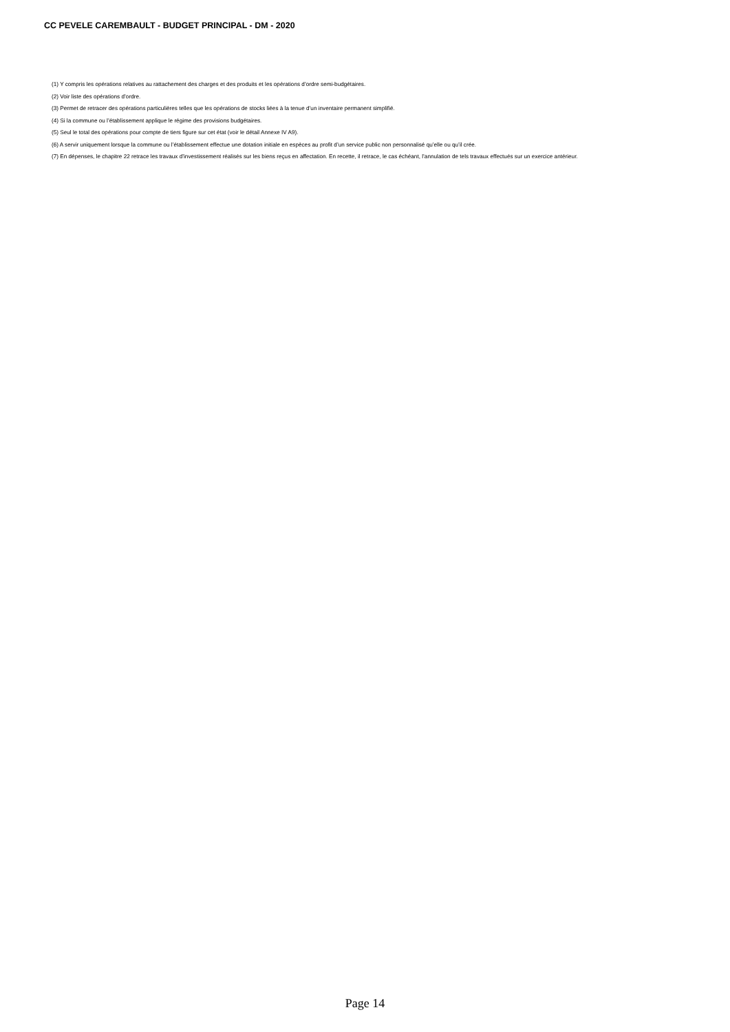CC PEVELE CAREMBAULT - BUDGET PRINCIPAL - DM - 2020
(1) Y compris les opérations relatives au rattachement des charges et des produits et les opérations d’ordre semi-budgétaires.
(2) Voir liste des opérations d’ordre.
(3) Permet de retracer des opérations particulières telles que les opérations de stocks liées à la tenue d’un inventaire permanent simplifié.
(4) Si la commune ou l’établissement applique le régime des provisions budgétaires.
(5) Seul le total des opérations pour compte de tiers figure sur cet état (voir le détail Annexe IV A9).
(6) A servir uniquement lorsque la commune ou l’établissement effectue une dotation initiale en espèces au profit d’un service public non personnalisé qu’elle ou qu’il crée.
(7) En dépenses, le chapitre 22 retrace les travaux d’investissement réalisés sur les biens reçus en affectation. En recette, il retrace, le cas échéant, l’annulation de tels travaux effectués sur un exercice antérieur.
Page 14